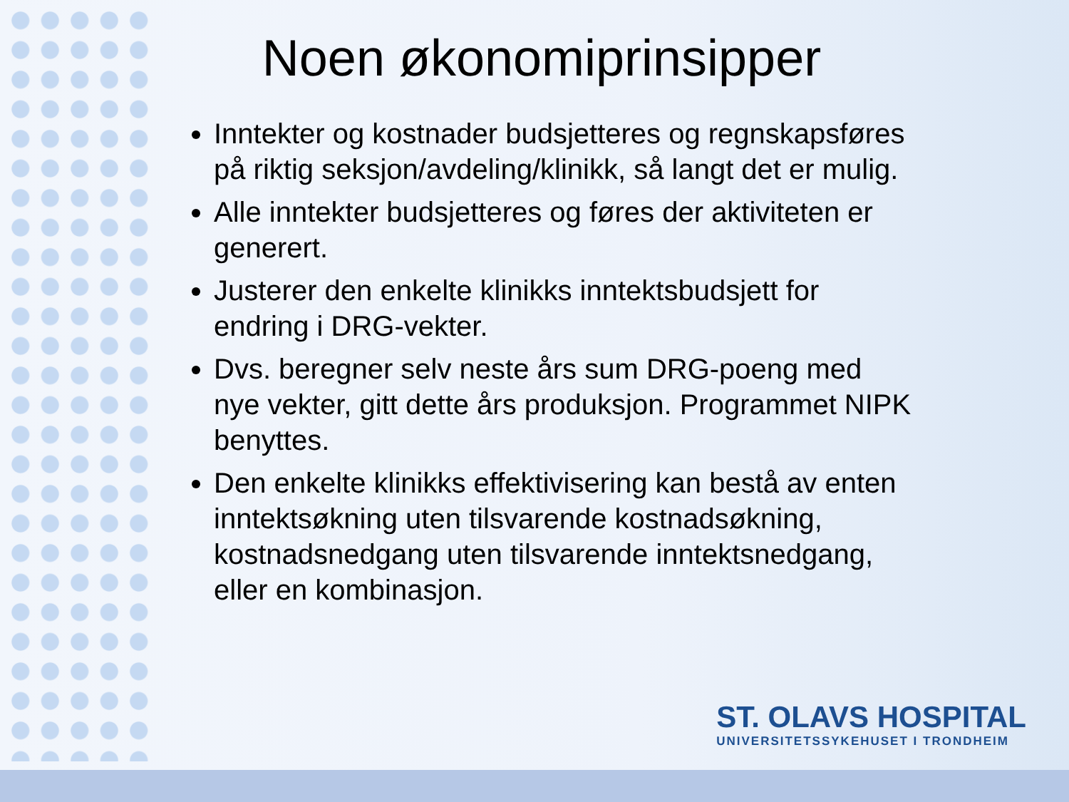Noen økonomiprinsipper
Inntekter og kostnader budsjetteres og regnskapsføres på riktig seksjon/avdeling/klinikk, så langt det er mulig.
Alle inntekter budsjetteres og føres der aktiviteten er generert.
Justerer den enkelte klinikks inntektsbudsjett for endring i DRG-vekter.
Dvs. beregner selv neste års sum DRG-poeng med nye vekter, gitt dette års produksjon. Programmet NIPK benyttes.
Den enkelte klinikks effektivisering kan bestå av enten inntektsøkning uten tilsvarende kostnadsøkning, kostnadsnedgang uten tilsvarende inntektsnedgang, eller en kombinasjon.
ST. OLAVS HOSPITAL
UNIVERSITETSSYKEHUSET I TRONDHEIM